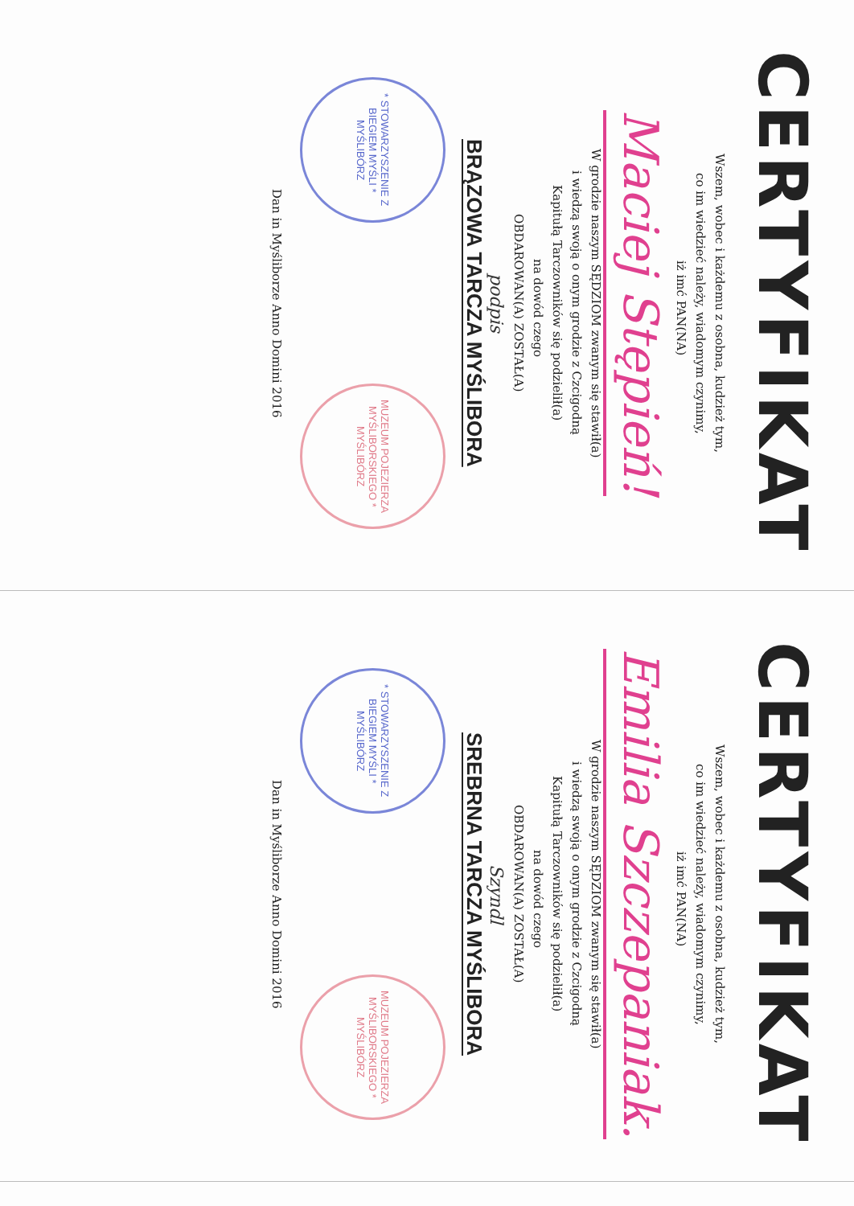CERTYFIKAT
Wszem, wobec i każdemu z osobna, kudzież tym,
co im wiedzieć należy, wiadomym czynimy,
iż imć PAN(NA)
Maciej Stępień!
W grodzie naszym SĘDZIOM zwanym się stawił(a)
i wiedzą swoją o onym grodzie z Czcigodną
Kapitułą Tarczowników się podzielił(a)
na dowód czego
OBDAROWAN(A) ZOSTAŁ(A)
podpis
BRĄZOWA TARCZA MYŚLIBORA
* STOWARZYSZENIE Z BIEGIEM MYŚLI * MYŚLIBÓRZ
MUZEUM POJEZIERZA MYŚLIBORSKIEGO * MYŚLIBÓRZ
Dan in Myśliborze Anno Domini 2016
CERTYFIKAT
Wszem, wobec i każdemu z osobna, kudzież tym,
co im wiedzieć należy, wiadomym czynimy,
iż imć PAN(NA)
Emilia Szczepaniak.
W grodzie naszym SĘDZIOM zwanym się stawił(a)
i wiedzą swoją o onym grodzie z Czcigodną
Kapitułą Tarczowników się podzielił(a)
na dowód czego
OBDAROWAN(A) ZOSTAŁ(A)
Szyndl
SREBRNA TARCZA MYŚLIBORA
* STOWARZYSZENIE Z BIEGIEM MYŚLI * MYŚLIBÓRZ
MUZEUM POJEZIERZA MYŚLIBORSKIEGO * MYŚLIBÓRZ
Dan in Myśliborze Anno Domini 2016